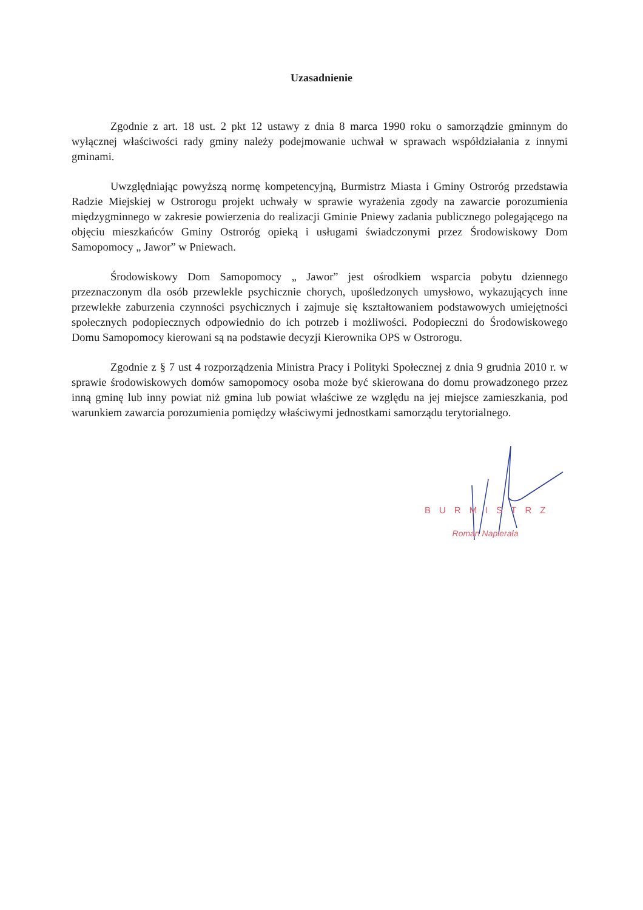Uzasadnienie
Zgodnie z art. 18 ust. 2 pkt 12 ustawy z dnia 8 marca 1990 roku o samorządzie gminnym do wyłącznej właściwości rady gminy należy podejmowanie uchwał w sprawach współdziałania z innymi gminami.
Uwzględniając powyższą normę kompetencyjną, Burmistrz Miasta i Gminy Ostroróg przedstawia Radzie Miejskiej w Ostrorogu projekt uchwały w sprawie wyrażenia zgody na zawarcie porozumienia międzygminnego w zakresie powierzenia do realizacji Gminie Pniewy zadania publicznego polegającego na objęciu mieszkańców Gminy Ostroróg opieką i usługami świadczonymi przez Środowiskowy Dom Samopomocy „ Jawor” w Pniewach.
Środowiskowy Dom Samopomocy „ Jawor” jest ośrodkiem wsparcia pobytu dziennego przeznaczonym dla osób przewlekle psychicznie chorych, upośledzonych umysłowo, wykazujących inne przewlekłe zaburzenia czynności psychicznych i zajmuje się kształtowaniem podstawowych umiejętności społecznych podopiecznych odpowiednio do ich potrzeb i możliwości. Podopieczni do Środowiskowego Domu Samopomocy kierowani są na podstawie decyzji Kierownika OPS w Ostrorogu.
Zgodnie z § 7 ust 4 rozporządzenia Ministra Pracy i Polityki Społecznej z dnia 9 grudnia 2010 r. w sprawie środowiskowych domów samopomocy osoba może być skierowana do domu prowadzonego przez inną gminę lub inny powiat niż gmina lub powiat właściwe ze względu na jej miejsce zamieszkania, pod warunkiem zawarcia porozumienia pomiędzy właściwymi jednostkami samorządu terytorialnego.
BURMISTRZ
Roman Napierała